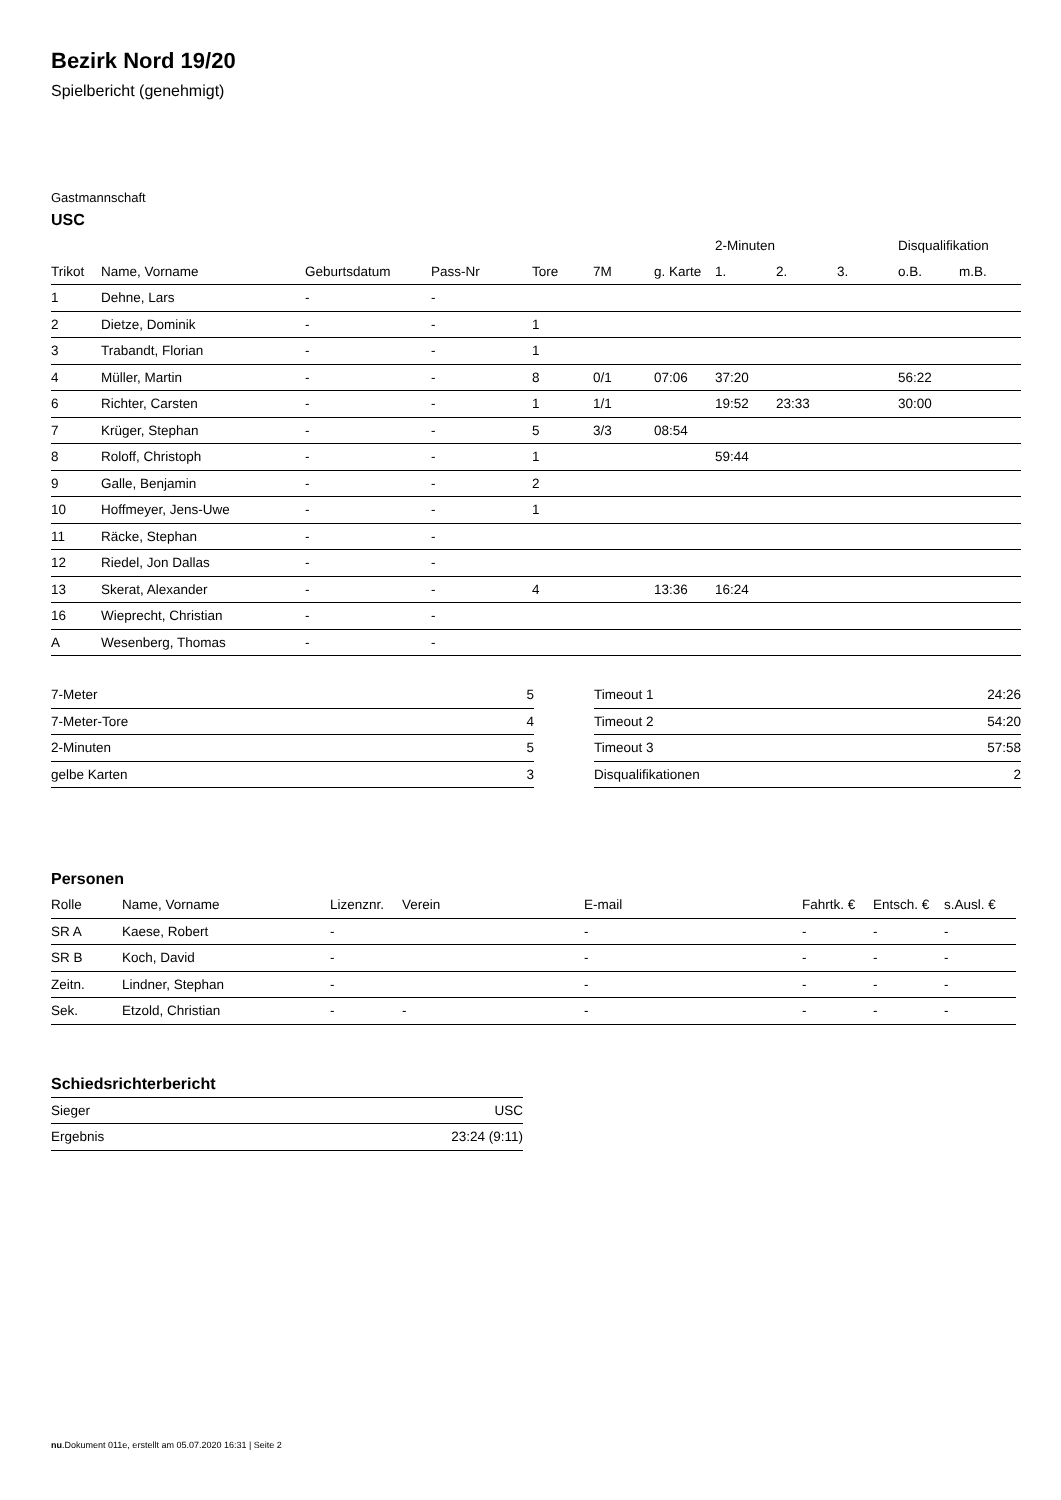Bezirk Nord 19/20
Spielbericht (genehmigt)
Gastmannschaft
USC
| | | | | | | | 2-Minuten | | | Disqualifikation | |
| --- | --- | --- | --- | --- | --- | --- | --- | --- | --- | --- | --- |
| Trikot | Name, Vorname | Geburtsdatum | Pass-Nr | Tore | 7M | g. Karte | 1. | 2. | 3. | o.B. | m.B. |
| 1 | Dehne, Lars | - | - | | | | | | | | |
| 2 | Dietze, Dominik | - | - | 1 | | | | | | | |
| 3 | Trabandt, Florian | - | - | 1 | | | | | | | |
| 4 | Müller, Martin | - | - | 8 | 0/1 | 07:06 | 37:20 | | | 56:22 | |
| 6 | Richter, Carsten | - | - | 1 | 1/1 | | 19:52 | 23:33 | | 30:00 | |
| 7 | Krüger, Stephan | - | - | 5 | 3/3 | 08:54 | | | | | |
| 8 | Roloff, Christoph | - | - | 1 | | | 59:44 | | | | |
| 9 | Galle, Benjamin | - | - | 2 | | | | | | | |
| 10 | Hoffmeyer, Jens-Uwe | - | - | 1 | | | | | | | |
| 11 | Räcke, Stephan | - | - | | | | | | | | |
| 12 | Riedel, Jon Dallas | - | - | | | | | | | | |
| 13 | Skerat, Alexander | - | - | 4 | | 13:36 | 16:24 | | | | |
| 16 | Wieprecht, Christian | - | - | | | | | | | | |
| A | Wesenberg, Thomas | - | - | | | | | | | | |
| 7-Meter | 5 |
| 7-Meter-Tore | 4 |
| 2-Minuten | 5 |
| gelbe Karten | 3 |
| Timeout 1 | 24:26 |
| Timeout 2 | 54:20 |
| Timeout 3 | 57:58 |
| Disqualifikationen | 2 |
Personen
| Rolle | Name, Vorname | Lizenznr. | Verein | E-mail | Fahrtk. € | Entsch. € | s.Ausl. € |
| --- | --- | --- | --- | --- | --- | --- | --- |
| SR A | Kaese, Robert | - | | - | - | - | - |
| SR B | Koch, David | - | | - | - | - | - |
| Zeitn. | Lindner, Stephan | - | | - | - | - | - |
| Sek. | Etzold, Christian | - | - | - | - | - | - |
Schiedsrichterbericht
| Sieger | USC |
| Ergebnis | 23:24 (9:11) |
nu.Dokument 011e, erstellt am 05.07.2020 16:31 | Seite 2